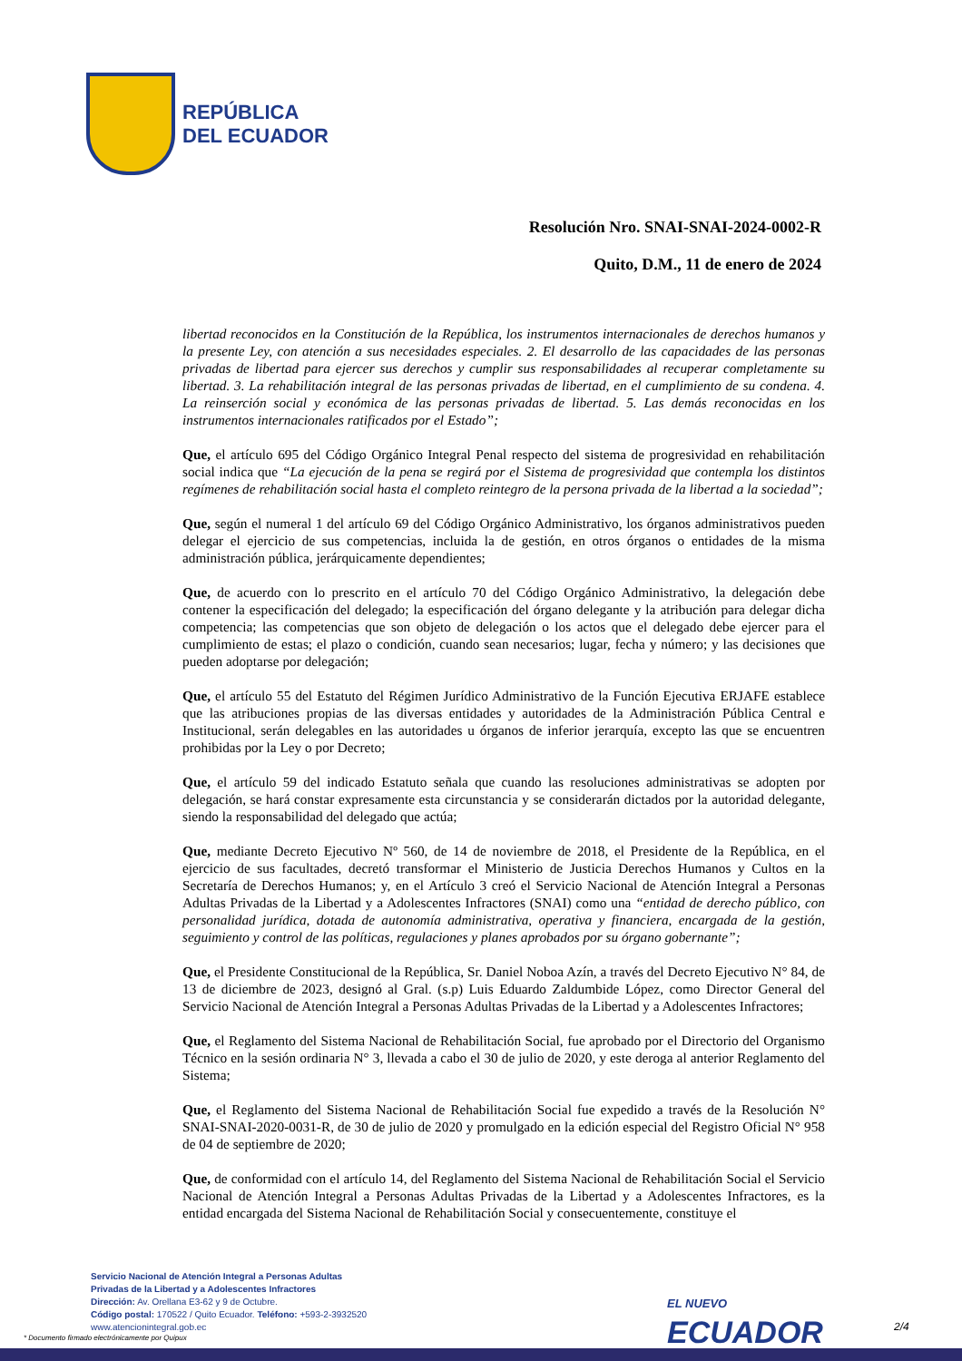REPÚBLICA
DEL ECUADOR
Resolución Nro. SNAI-SNAI-2024-0002-R
Quito, D.M., 11 de enero de 2024
libertad reconocidos en la Constitución de la República, los instrumentos internacionales de derechos humanos y la presente Ley, con atención a sus necesidades especiales. 2. El desarrollo de las capacidades de las personas privadas de libertad para ejercer sus derechos y cumplir sus responsabilidades al recuperar completamente su libertad. 3. La rehabilitación integral de las personas privadas de libertad, en el cumplimiento de su condena. 4. La reinserción social y económica de las personas privadas de libertad. 5. Las demás reconocidas en los instrumentos internacionales ratificados por el Estado”;
Que, el artículo 695 del Código Orgánico Integral Penal respecto del sistema de progresividad en rehabilitación social indica que “La ejecución de la pena se regirá por el Sistema de progresividad que contempla los distintos regímenes de rehabilitación social hasta el completo reintegro de la persona privada de la libertad a la sociedad”;
Que, según el numeral 1 del artículo 69 del Código Orgánico Administrativo, los órganos administrativos pueden delegar el ejercicio de sus competencias, incluida la de gestión, en otros órganos o entidades de la misma administración pública, jerárquicamente dependientes;
Que, de acuerdo con lo prescrito en el artículo 70 del Código Orgánico Administrativo, la delegación debe contener la especificación del delegado; la especificación del órgano delegante y la atribución para delegar dicha competencia; las competencias que son objeto de delegación o los actos que el delegado debe ejercer para el cumplimiento de estas; el plazo o condición, cuando sean necesarios; lugar, fecha y número; y las decisiones que pueden adoptarse por delegación;
Que, el artículo 55 del Estatuto del Régimen Jurídico Administrativo de la Función Ejecutiva ERJAFE establece que las atribuciones propias de las diversas entidades y autoridades de la Administración Pública Central e Institucional, serán delegables en las autoridades u órganos de inferior jerarquía, excepto las que se encuentren prohibidas por la Ley o por Decreto;
Que, el artículo 59 del indicado Estatuto señala que cuando las resoluciones administrativas se adopten por delegación, se hará constar expresamente esta circunstancia y se considerarán dictados por la autoridad delegante, siendo la responsabilidad del delegado que actúa;
Que, mediante Decreto Ejecutivo Nº 560, de 14 de noviembre de 2018, el Presidente de la República, en el ejercicio de sus facultades, decretó transformar el Ministerio de Justicia Derechos Humanos y Cultos en la Secretaría de Derechos Humanos; y, en el Artículo 3 creó el Servicio Nacional de Atención Integral a Personas Adultas Privadas de la Libertad y a Adolescentes Infractores (SNAI) como una “entidad de derecho público, con personalidad jurídica, dotada de autonomía administrativa, operativa y financiera, encargada de la gestión, seguimiento y control de las políticas, regulaciones y planes aprobados por su órgano gobernante”;
Que, el Presidente Constitucional de la República, Sr. Daniel Noboa Azín, a través del Decreto Ejecutivo N° 84, de 13 de diciembre de 2023, designó al Gral. (s.p) Luis Eduardo Zaldumbide López, como Director General del Servicio Nacional de Atención Integral a Personas Adultas Privadas de la Libertad y a Adolescentes Infractores;
Que, el Reglamento del Sistema Nacional de Rehabilitación Social, fue aprobado por el Directorio del Organismo Técnico en la sesión ordinaria N° 3, llevada a cabo el 30 de julio de 2020, y este deroga al anterior Reglamento del Sistema;
Que, el Reglamento del Sistema Nacional de Rehabilitación Social fue expedido a través de la Resolución N° SNAI-SNAI-2020-0031-R, de 30 de julio de 2020 y promulgado en la edición especial del Registro Oficial N° 958 de 04 de septiembre de 2020;
Que, de conformidad con el artículo 14, del Reglamento del Sistema Nacional de Rehabilitación Social el Servicio Nacional de Atención Integral a Personas Adultas Privadas de la Libertad y a Adolescentes Infractores, es la entidad encargada del Sistema Nacional de Rehabilitación Social y consecuentemente, constituye el
Servicio Nacional de Atención Integral a Personas Adultas
Privadas de la Libertad y a Adolescentes Infractores
Dirección: Av. Orellana E3-62 y 9 de Octubre.
Código postal: 170522 / Quito Ecuador. Teléfono: +593-2-3932520
www.atencionintegral.gob.ec
* Documento firmado electrónicamente por Quipux
EL NUEVO
ECUADOR
2/4